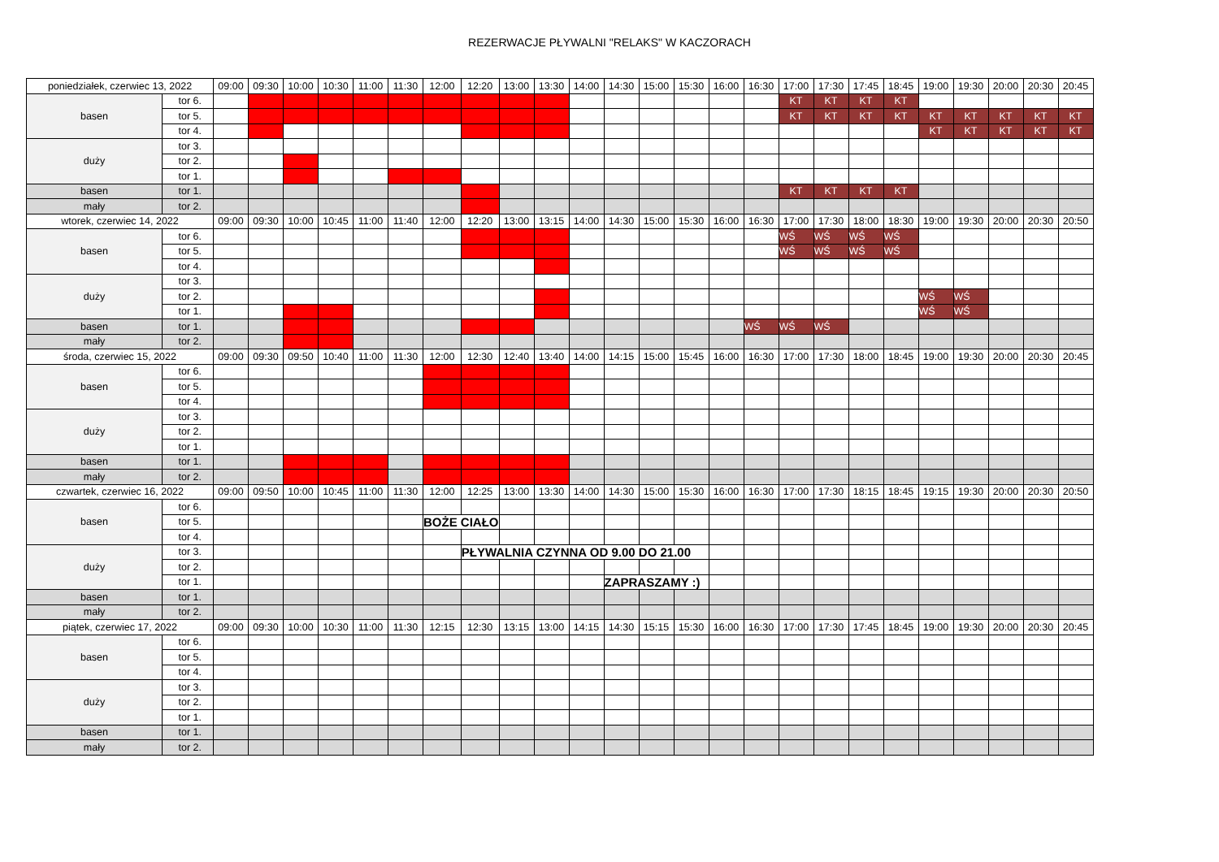REZERWACJE PŁYWALNI "RELAKS" W KACZORACH
| poniedziałek, czerwiec 13, 2022 | | 09:00 | 09:30 | 10:00 | 10:30 | 11:00 | 11:30 | 12:00 | 12:20 | 13:00 | 13:30 | 14:00 | 14:30 | 15:00 | 15:30 | 16:00 | 16:30 | 17:00 | 17:30 | 17:45 | 18:45 | 19:00 | 19:30 | 20:00 | 20:30 | 20:45 |
| basen | tor 6. | | | | | | | | | | | | | | | | | KT | KT | KT | KT | | | | | |
| | tor 5. | | | | | | | | | | | | | | | | | KT | KT | KT | KT | KT | KT | KT | KT | KT |
| | tor 4. | | | | | | | | | | | | | | | | | | | | | KT | KT | KT | KT | KT |
| duży | tor 3. | | | | | | | | | | | | | | | | | | | | | | | | | |
| | tor 2. | | | | | | | | | | | | | | | | | | | | | | | | | |
| | tor 1. | | | | | | | | | | | | | | | | | | | | | | | | | |
| basen | tor 1. | | | | | | | | | | | | | | | | | KT | KT | KT | KT | | | | | |
| mały | tor 2. | | | | | | | | | | | | | | | | | | | | | | | | | |
| wtorek, czerwiec 14, 2022 | | 09:00 | 09:30 | 10:00 | 10:45 | 11:00 | 11:40 | 12:00 | 12:20 | 13:00 | 13:15 | 14:00 | 14:30 | 15:00 | 15:30 | 16:00 | 16:30 | 17:00 | 17:30 | 18:00 | 18:30 | 19:00 | 19:30 | 20:00 | 20:30 | 20:50 |
| basen | tor 6. | | | | | | | | | | | | | | | | | WŚ | WŚ | WŚ | WŚ | | | | | |
| | tor 5. | | | | | | | | | | | | | | | | | WŚ | WŚ | WŚ | WŚ | | | | | |
| | tor 4. | | | | | | | | | | | | | | | | | | | | | | | | | |
| duży | tor 3. | | | | | | | | | | | | | | | | | | | | | | | | | |
| | tor 2. | | | | | | | | | | | | | | | | | | | | | WŚ | WŚ | | | |
| | tor 1. | | | | | | | | | | | | | | | | | | | | | WŚ | WŚ | | | |
| basen | tor 1. | | | | | | | | | | | | | | | | WŚ | WŚ | WŚ | | | | | | | |
| mały | tor 2. | | | | | | | | | | | | | | | | | | | | | | | | | |
| środa, czerwiec 15, 2022 | | 09:00 | 09:30 | 09:50 | 10:40 | 11:00 | 11:30 | 12:00 | 12:30 | 12:40 | 13:40 | 14:00 | 14:15 | 15:00 | 15:45 | 16:00 | 16:30 | 17:00 | 17:30 | 18:00 | 18:45 | 19:00 | 19:30 | 20:00 | 20:30 | 20:45 |
| basen | tor 6. | | | | | | | | | | | | | | | | | | | | | | | | | |
| | tor 5. | | | | | | | | | | | | | | | | | | | | | | | | | |
| | tor 4. | | | | | | | | | | | | | | | | | | | | | | | | | |
| duży | tor 3. | | | | | | | | | | | | | | | | | | | | | | | | | |
| | tor 2. | | | | | | | | | | | | | | | | | | | | | | | | | |
| | tor 1. | | | | | | | | | | | | | | | | | | | | | | | | | |
| basen | tor 1. | | | | | | | | | | | | | | | | | | | | | | | | | |
| mały | tor 2. | | | | | | | | | | | | | | | | | | | | | | | | | |
| czwartek, czerwiec 16, 2022 | | 09:00 | 09:50 | 10:00 | 10:45 | 11:00 | 11:30 | 12:00 | 12:25 | 13:00 | 13:30 | 14:00 | 14:30 | 15:00 | 15:30 | 16:00 | 16:30 | 17:00 | 17:30 | 18:15 | 18:45 | 19:15 | 19:30 | 20:00 | 20:30 | 20:50 |
| basen | tor 6. | | | | | | | | | | | | | | | | | | | | | | | | | |
| | tor 5. | | | | | | | BOŻE CIAŁO | | | | | | | | | | | | | | | | | | |
| | tor 4. | | | | | | | | | | | | | | | | | | | | | | | | | |
| duży | tor 3. | | | | | | | | PŁYWALNIA CZYNNA OD 9.00 DO 21.00 | | | | | | | | | | | | | | | | | |
| | tor 2. | | | | | | | | | | | | | | | | | | | | | | | | | |
| | tor 1. | | | | | | | | | | | | ZAPRASZAMY :) | | | | | | | | | | | | | |
| basen | tor 1. | | | | | | | | | | | | | | | | | | | | | | | | | |
| mały | tor 2. | | | | | | | | | | | | | | | | | | | | | | | | | |
| piątek, czerwiec 17, 2022 | | 09:00 | 09:30 | 10:00 | 10:30 | 11:00 | 11:30 | 12:15 | 12:30 | 13:15 | 13:00 | 14:15 | 14:30 | 15:15 | 15:30 | 16:00 | 16:30 | 17:00 | 17:30 | 17:45 | 18:45 | 19:00 | 19:30 | 20:00 | 20:30 | 20:45 |
| basen | tor 6. | | | | | | | | | | | | | | | | | | | | | | | | | |
| | tor 5. | | | | | | | | | | | | | | | | | | | | | | | | | |
| | tor 4. | | | | | | | | | | | | | | | | | | | | | | | | | |
| duży | tor 3. | | | | | | | | | | | | | | | | | | | | | | | | | |
| | tor 2. | | | | | | | | | | | | | | | | | | | | | | | | | |
| | tor 1. | | | | | | | | | | | | | | | | | | | | | | | | | |
| basen | tor 1. | | | | | | | | | | | | | | | | | | | | | | | | | |
| mały | tor 2. | | | | | | | | | | | | | | | | | | | | | | | | | |